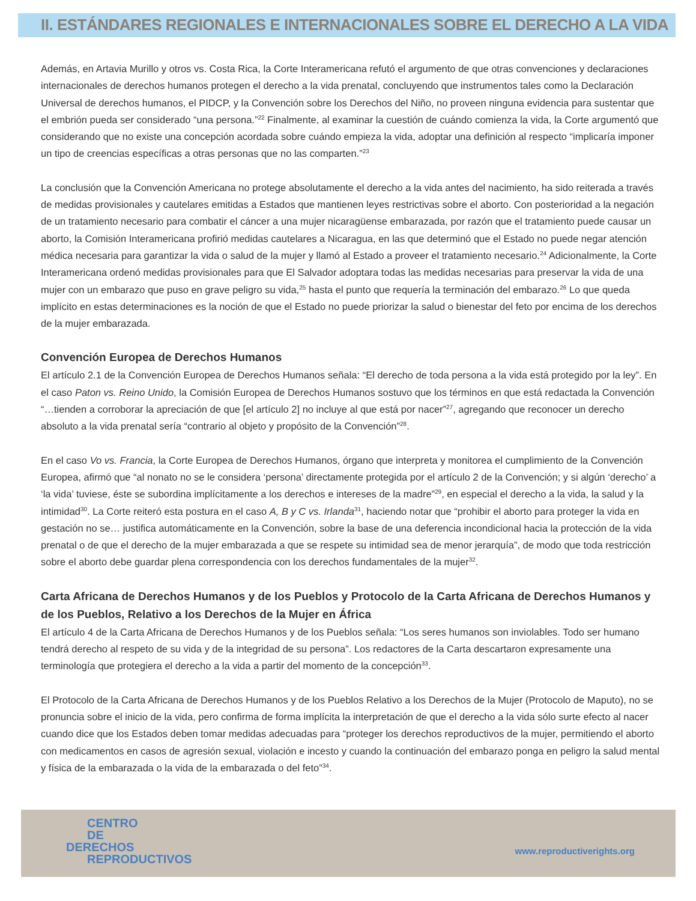II. ESTÁNDARES REGIONALES E INTERNACIONALES SOBRE EL DERECHO A LA VIDA
Además, en Artavia Murillo y otros vs. Costa Rica, la Corte Interamericana refutó el argumento de que otras convenciones y declaraciones internacionales de derechos humanos protegen el derecho a la vida prenatal, concluyendo que instrumentos tales como la Declaración Universal de derechos humanos, el PIDCP, y la Convención sobre los Derechos del Niño, no proveen ninguna evidencia para sustentar que el embrión pueda ser considerado “una persona.”<sup>22</sup> Finalmente, al examinar la cuestión de cuándo comienza la vida, la Corte argumentó que considerando que no existe una concepción acordada sobre cuándo empieza la vida, adoptar una definición al respecto “implicaría imponer un tipo de creencias específicas a otras personas que no las comparten.”<sup>23</sup>
La conclusión que la Convención Americana no protege absolutamente el derecho a la vida antes del nacimiento, ha sido reiterada a través de medidas provisionales y cautelares emitidas a Estados que mantienen leyes restrictivas sobre el aborto. Con posterioridad a la negación de un tratamiento necesario para combatir el cáncer a una mujer nicaragüense embarazada, por razón que el tratamiento puede causar un aborto, la Comisión Interamericana profirió medidas cautelares a Nicaragua, en las que determinó que el Estado no puede negar atención médica necesaria para garantizar la vida o salud de la mujer y llamó al Estado a proveer el tratamiento necesario.<sup>24</sup> Adicionalmente, la Corte Interamericana ordenó medidas provisionales para que El Salvador adoptara todas las medidas necesarias para preservar la vida de una mujer con un embarazo que puso en grave peligro su vida,<sup>25</sup> hasta el punto que requería la terminación del embarazo.<sup>26</sup> Lo que queda implícito en estas determinaciones es la noción de que el Estado no puede priorizar la salud o bienestar del feto por encima de los derechos de la mujer embarazada.
Convención Europea de Derechos Humanos
El artículo 2.1 de la Convención Europea de Derechos Humanos señala: “El derecho de toda persona a la vida está protegido por la ley”. En el caso Paton vs. Reino Unido, la Comisión Europea de Derechos Humanos sostuvo que los términos en que está redactada la Convención “…tienden a corroborar la apreciación de que [el artículo 2] no incluye al que está por nacer”<sup>27</sup>, agregando que reconocer un derecho absoluto a la vida prenatal sería “contrario al objeto y propósito de la Convención”<sup>28</sup>.
En el caso Vo vs. Francia, la Corte Europea de Derechos Humanos, órgano que interpreta y monitorea el cumplimiento de la Convención Europea, afirmó que “al nonato no se le considera ‘persona’ directamente protegida por el artículo 2 de la Convención; y si algún ‘derecho’ a ‘la vida’ tuviese, éste se subordina implícitamente a los derechos e intereses de la madre”<sup>29</sup>, en especial el derecho a la vida, la salud y la intimidad<sup>30</sup>. La Corte reiteró esta postura en el caso A, B y C vs. Irlanda<sup>31</sup>, haciendo notar que “prohibir el aborto para proteger la vida en gestación no se… justifica automáticamente en la Convención, sobre la base de una deferencia incondicional hacia la protección de la vida prenatal o de que el derecho de la mujer embarazada a que se respete su intimidad sea de menor jerarquía”, de modo que toda restricción sobre el aborto debe guardar plena correspondencia con los derechos fundamentales de la mujer<sup>32</sup>.
Carta Africana de Derechos Humanos y de los Pueblos y Protocolo de la Carta Africana de Derechos Humanos y de los Pueblos, Relativo a los Derechos de la Mujer en África
El artículo 4 de la Carta Africana de Derechos Humanos y de los Pueblos señala: “Los seres humanos son inviolables. Todo ser humano tendrá derecho al respeto de su vida y de la integridad de su persona”. Los redactores de la Carta descartaron expresamente una terminología que protegiera el derecho a la vida a partir del momento de la concepción<sup>33</sup>.
El Protocolo de la Carta Africana de Derechos Humanos y de los Pueblos Relativo a los Derechos de la Mujer (Protocolo de Maputo), no se pronuncia sobre el inicio de la vida, pero confirma de forma implícita la interpretación de que el derecho a la vida sólo surte efecto al nacer cuando dice que los Estados deben tomar medidas adecuadas para “proteger los derechos reproductivos de la mujer, permitiendo el aborto con medicamentos en casos de agresión sexual, violación e incesto y cuando la continuación del embarazo ponga en peligro la salud mental y física de la embarazada o la vida de la embarazada o del feto”<sup>34</sup>.
CENTRO
DE
DERECHOS
REPRODUCTIVOS
www.reproductiverights.org